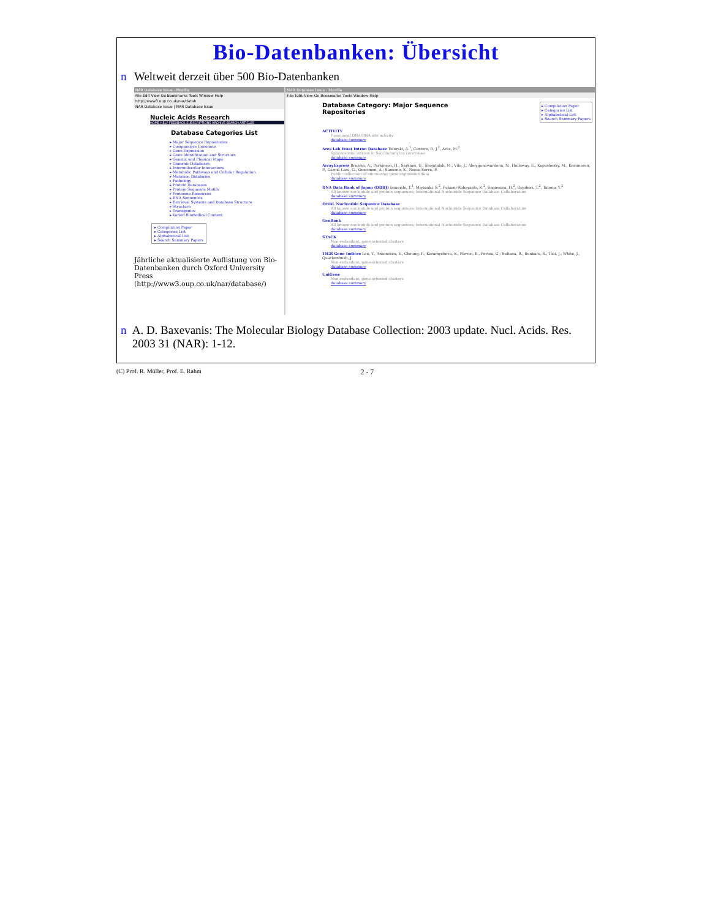Bio-Datenbanken: Übersicht
n Weltweit derzeit über 500 Bio-Datenbanken
NAR Database Issue - Mozilla
File Edit View Go Bookmarks Tools Window Help
http://www3.oup.co.uk/nar/datab
NAR Database Issue | NAR Database Issue
Nucleic Acids Research
HOME HELP FEEDBACK SUBSCRIPTIONS ARCHIVE SEARCH ARTICLES
Database Categories List
▸ Major Sequence Repositories
▸ Comparative Genomics
▸ Gene Expression
▸ Gene Identification and Structure
▸ Genetic and Physical Maps
▸ Genomic Databases
▸ Intermolecular Interactions
▸ Metabolic Pathways and Cellular Regulation
▸ Mutation Databases
▸ Pathology
▸ Protein Databases
▸ Protein Sequence Motifs
▸ Proteome Resources
▸ RNA Sequences
▸ Retrieval Systems and Database Structure
▸ Structure
▸ Transgenics
▸ Varied Biomedical Content
▸ Compilation Paper
▸ Categories List
▸ Alphabetical List
▸ Search Summary Papers
Jährliche aktualisierte Auflistung von Bio-Datenbanken durch Oxford University Press (http://www3.oup.co.uk/nar/database/)
NAR Database Issue - Mozilla
File Edit View Go Bookmarks Tools Window Help
Database Category: Major Sequence
Repositories
▸ Compilation Paper
▸ Categories List
▸ Alphabetical List
▸ Search Summary Papers
ACTIVITY
Functional DNA/RNA site activity
database summary
Ares Lab Yeast Intron Database Telerski, A.<sup>1</sup>, Centers, R. J.<sup>2</sup>, Ares, M.<sup>2</sup>
Spliceosomal introns in Saccharomyces cerevisiae
database summary
ArrayExpress Brazma, A., Parkinson, H., Sarkans, U., Shojatalab, M., Vilo, J., Abeygunawardena, N., Holloway, E., Kapushesky, M., Kemmeren, P., Garcia Lara, G., Oezcimen, A., Sansone, S., Rocca-Serra, P.
Public collection of microarray gene expression data
database summary
DNA Data Bank of Japan (DDBJ) Imanishi, T.<sup>1</sup>, Miyazaki, S.<sup>2</sup>, Fukami-Kobayashi, K.<sup>2</sup>, Sugawara, H.<sup>2</sup>, Gojobori, T.<sup>2</sup>, Tateno, Y.<sup>2</sup>
All known nucleotide and protein sequences; International Nucleotide Sequence Database Collaboration
database summary
EMBL Nucleotide Sequence Database
All known nucleotide and protein sequences; International Nucleotide Sequence Database Collaboration
database summary
GenBank
All known nucleotide and protein sequences; International Nucleotide Sequence Database Collaboration
database summary
STACK
Non-redundant, gene-oriented clusters
database summary
TIGR Gene Indices Lee, Y., Antonescu, V., Cheung, F., Karamycheva, S., Parvizi, B., Pertea, G., Sultana, R., Sunkara, S., Tsai, J., White, J., Quackenbush, J.
Non-redundant, gene-oriented clusters
database summary
UniGene
Non-redundant, gene-oriented clusters
database summary
n A. D. Baxevanis: The Molecular Biology Database Collection: 2003 update. Nucl. Acids. Res. 2003 31 (NAR): 1-12.
(C) Prof. R. Müller, Prof. E. Rahm 2 - 7